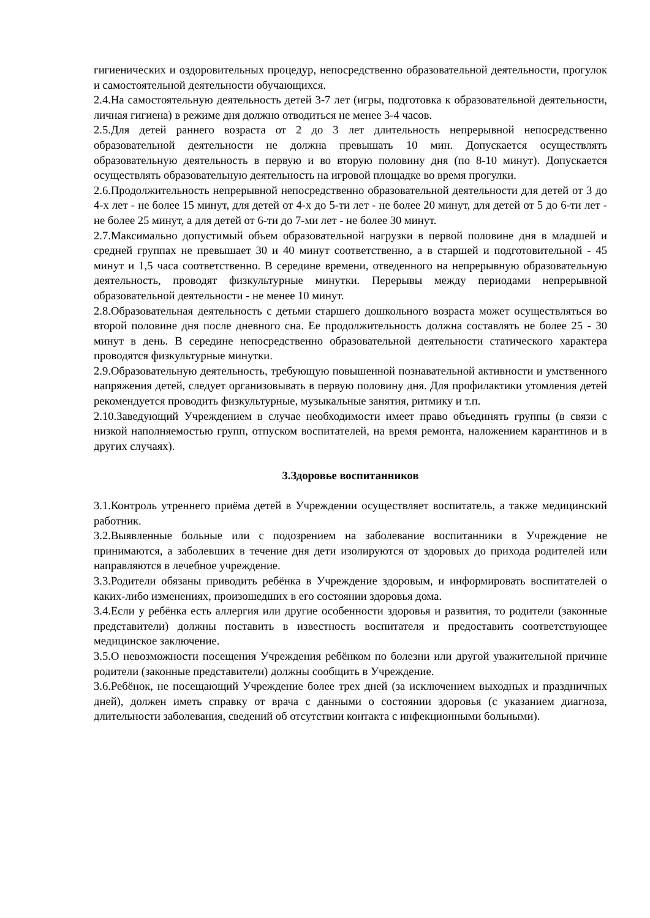гигиенических и оздоровительных процедур, непосредственно образовательной деятельности, прогулок и самостоятельной деятельности обучающихся.
2.4.На самостоятельную деятельность детей 3-7 лет (игры, подготовка к образовательной деятельности, личная гигиена) в режиме дня должно отводиться не менее 3-4 часов.
2.5.Для детей раннего возраста от 2 до 3 лет длительность непрерывной непосредственно образовательной деятельности не должна превышать 10 мин. Допускается осуществлять образовательную деятельность в первую и во вторую половину дня (по 8-10 минут). Допускается осуществлять образовательную деятельность на игровой площадке во время прогулки.
2.6.Продолжительность непрерывной непосредственно образовательной деятельности для детей от 3 до 4-х лет - не более 15 минут, для детей от 4-х до 5-ти лет - не более 20 минут, для детей от 5 до 6-ти лет - не более 25 минут, а для детей от 6-ти до 7-ми лет - не более 30 минут.
2.7.Максимально допустимый объем образовательной нагрузки в первой половине дня в младшей и средней группах не превышает 30 и 40 минут соответственно, а в старшей и подготовительной - 45 минут и 1,5 часа соответственно. В середине времени, отведенного на непрерывную образовательную деятельность, проводят физкультурные минутки. Перерывы между периодами непрерывной образовательной деятельности - не менее 10 минут.
2.8.Образовательная деятельность с детьми старшего дошкольного возраста может осуществляться во второй половине дня после дневного сна. Ее продолжительность должна составлять не более 25 - 30 минут в день. В середине непосредственно образовательной деятельности статического характера проводятся физкультурные минутки.
2.9.Образовательную деятельность, требующую повышенной познавательной активности и умственного напряжения детей, следует организовывать в первую половину дня. Для профилактики утомления детей рекомендуется проводить физкультурные, музыкальные занятия, ритмику и т.п.
2.10.Заведующий Учреждением в случае необходимости имеет право объединять группы (в связи с низкой наполняемостью групп, отпуском воспитателей, на время ремонта, наложением карантинов и в других случаях).
3.Здоровье воспитанников
3.1.Контроль утреннего приёма детей в Учреждении осуществляет воспитатель, а также медицинский работник.
3.2.Выявленные больные или с подозрением на заболевание воспитанники в Учреждение не принимаются, а заболевших в течение дня дети изолируются от здоровых до прихода родителей или направляются в лечебное учреждение.
3.3.Родители обязаны приводить ребёнка в Учреждение здоровым, и информировать воспитателей о каких-либо изменениях, произошедших в его состоянии здоровья дома.
3.4.Если у ребёнка есть аллергия или другие особенности здоровья и развития, то родители (законные представители) должны поставить в известность воспитателя и предоставить соответствующее медицинское заключение.
3.5.О невозможности посещения Учреждения ребёнком по болезни или другой уважительной причине родители (законные представители) должны сообщить в Учреждение.
3.6.Ребёнок, не посещающий Учреждение более трех дней (за исключением выходных и праздничных дней), должен иметь справку от врача с данными о состоянии здоровья (с указанием диагноза, длительности заболевания, сведений об отсутствии контакта с инфекционными больными).